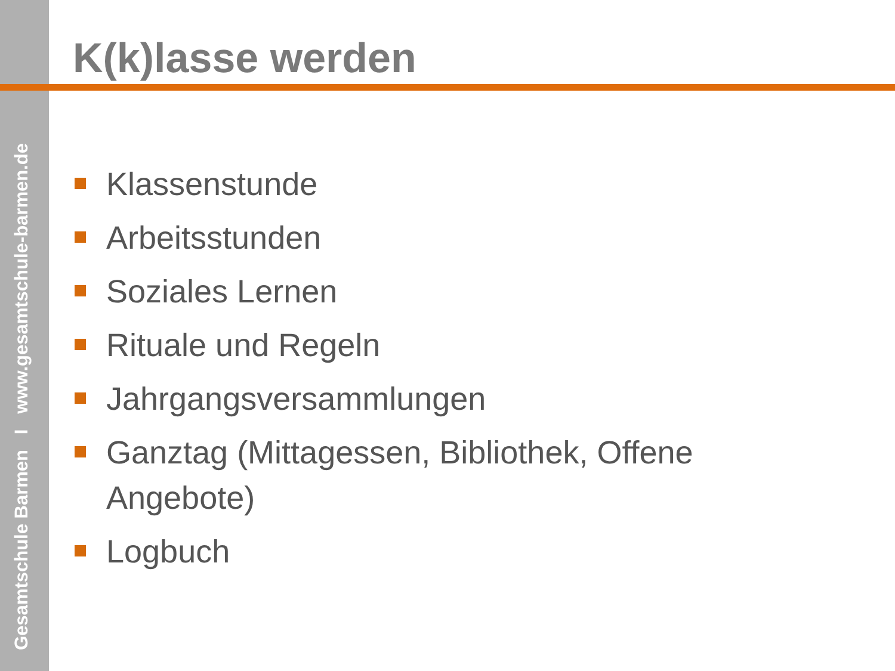Gesamtschule Barmen I www.gesamtschule-barmen.de
K(k)lasse werden
Klassenstunde
Arbeitsstunden
Soziales Lernen
Rituale und Regeln
Jahrgangsversammlungen
Ganztag (Mittagessen, Bibliothek, Offene Angebote)
Logbuch